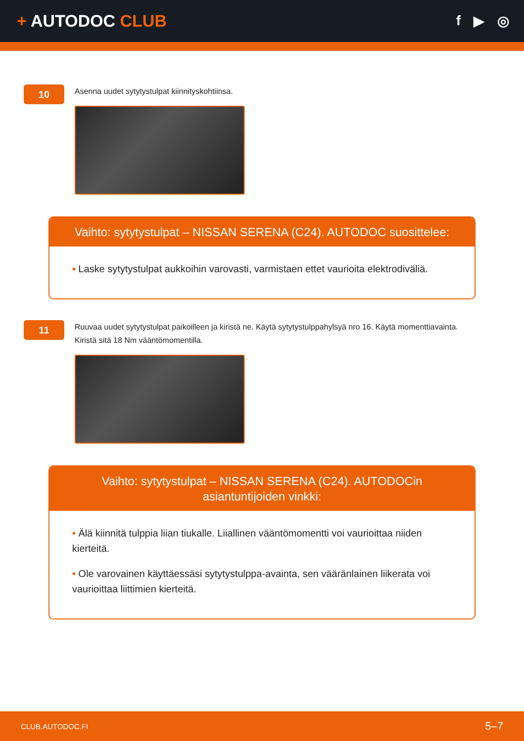+ AUTODOC CLUB
f ▶ ◎
10
Asenna uudet sytytystulpat kiinnityskohtiinsa.
Vaihto: sytytystulpat – NISSAN SERENA (C24). AUTODOC suosittelee:
• Laske sytytystulpat aukkoihin varovasti, varmistaen ettet vaurioita elektrodiväliä.
11
Ruuvaa uudet sytytystulpat paikoilleen ja kiristä ne. Käytä sytytystulppahylsyä nro 16. Käytä momenttiavainta.
Kiristä sitä 18 Nm vääntömomentilla.
Vaihto: sytytystulpat – NISSAN SERENA (C24). AUTODOCin asiantuntijoiden vinkki:
• Älä kiinnitä tulppia liian tiukalle. Liiallinen vääntömomentti voi vaurioittaa niiden kierteitä.
• Ole varovainen käyttäessäsi sytytystulppa-avainta, sen vääränlainen liikerata voi vaurioittaa liittimien kierteitä.
CLUB.AUTODOC.FI 5–7